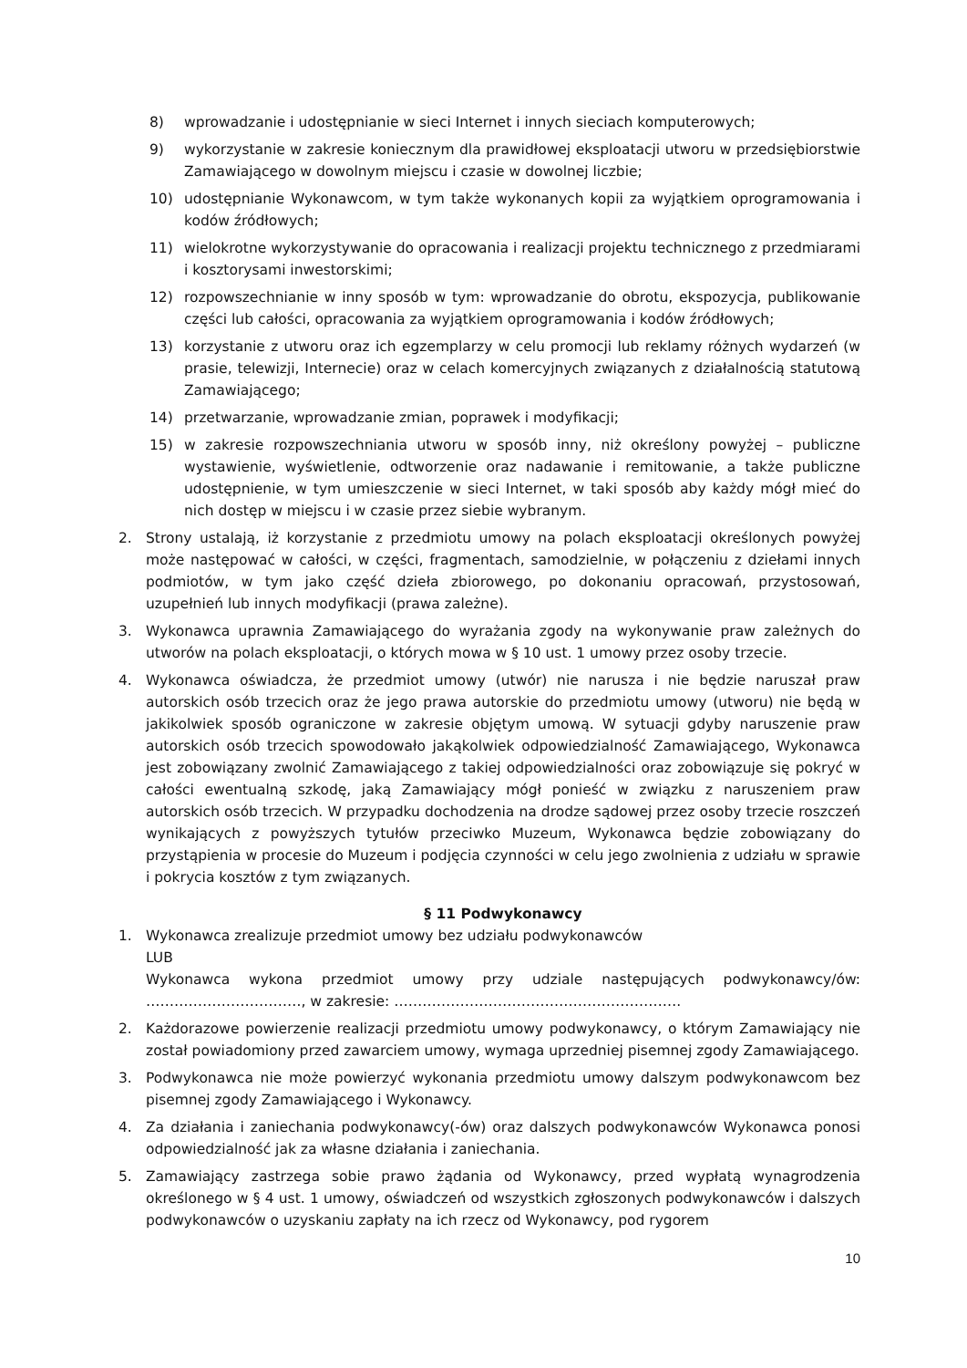8) wprowadzanie i udostępnianie w sieci Internet i innych sieciach komputerowych;
9) wykorzystanie w zakresie koniecznym dla prawidłowej eksploatacji utworu w przedsiębiorstwie Zamawiającego w dowolnym miejscu i czasie w dowolnej liczbie;
10) udostępnianie Wykonawcom, w tym także wykonanych kopii za wyjątkiem oprogramowania i kodów źródłowych;
11) wielokrotne wykorzystywanie do opracowania i realizacji projektu technicznego z przedmiarami i kosztorysami inwestorskimi;
12) rozpowszechnianie w inny sposób w tym: wprowadzanie do obrotu, ekspozycja, publikowanie części lub całości, opracowania za wyjątkiem oprogramowania i kodów źródłowych;
13) korzystanie z utworu oraz ich egzemplarzy w celu promocji lub reklamy różnych wydarzeń (w prasie, telewizji, Internecie) oraz w celach komercyjnych związanych z działalnością statutową Zamawiającego;
14) przetwarzanie, wprowadzanie zmian, poprawek i modyfikacji;
15) w zakresie rozpowszechniania utworu w sposób inny, niż określony powyżej – publiczne wystawienie, wyświetlenie, odtworzenie oraz nadawanie i remitowanie, a także publiczne udostępnienie, w tym umieszczenie w sieci Internet, w taki sposób aby każdy mógł mieć do nich dostęp w miejscu i w czasie przez siebie wybranym.
2. Strony ustalają, iż korzystanie z przedmiotu umowy na polach eksploatacji określonych powyżej może następować w całości, w części, fragmentach, samodzielnie, w połączeniu z dziełami innych podmiotów, w tym jako część dzieła zbiorowego, po dokonaniu opracowań, przystosowań, uzupełnień lub innych modyfikacji (prawa zależne).
3. Wykonawca uprawnia Zamawiającego do wyrażania zgody na wykonywanie praw zależnych do utworów na polach eksploatacji, o których mowa w § 10 ust. 1 umowy przez osoby trzecie.
4. Wykonawca oświadcza, że przedmiot umowy (utwór) nie narusza i nie będzie naruszał praw autorskich osób trzecich oraz że jego prawa autorskie do przedmiotu umowy (utworu) nie będą w jakikolwiek sposób ograniczone w zakresie objętym umową. W sytuacji gdyby naruszenie praw autorskich osób trzecich spowodowało jakąkolwiek odpowiedzialność Zamawiającego, Wykonawca jest zobowiązany zwolnić Zamawiającego z takiej odpowiedzialności oraz zobowiązuje się pokryć w całości ewentualną szkodę, jaką Zamawiający mógł ponieść w związku z naruszeniem praw autorskich osób trzecich. W przypadku dochodzenia na drodze sądowej przez osoby trzecie roszczeń wynikających z powyższych tytułów przeciwko Muzeum, Wykonawca będzie zobowiązany do przystąpienia w procesie do Muzeum i podjęcia czynności w celu jego zwolnienia z udziału w sprawie i pokrycia kosztów z tym związanych.
§ 11 Podwykonawcy
1. Wykonawca zrealizuje przedmiot umowy bez udziału podwykonawców
LUB
Wykonawca wykona przedmiot umowy przy udziale następujących podwykonawcy/ów: ……………………………, w zakresie: …………………………………………………….
2. Każdorazowe powierzenie realizacji przedmiotu umowy podwykonawcy, o którym Zamawiający nie został powiadomiony przed zawarciem umowy, wymaga uprzedniej pisemnej zgody Zamawiającego.
3. Podwykonawca nie może powierzyć wykonania przedmiotu umowy dalszym podwykonawcom bez pisemnej zgody Zamawiającego i Wykonawcy.
4. Za działania i zaniechania podwykonawcy(-ów) oraz dalszych podwykonawców Wykonawca ponosi odpowiedzialność jak za własne działania i zaniechania.
5. Zamawiający zastrzega sobie prawo żądania od Wykonawcy, przed wypłatą wynagrodzenia określonego w § 4 ust. 1 umowy, oświadczeń od wszystkich zgłoszonych podwykonawców i dalszych podwykonawców o uzyskaniu zapłaty na ich rzecz od Wykonawcy, pod rygorem
10